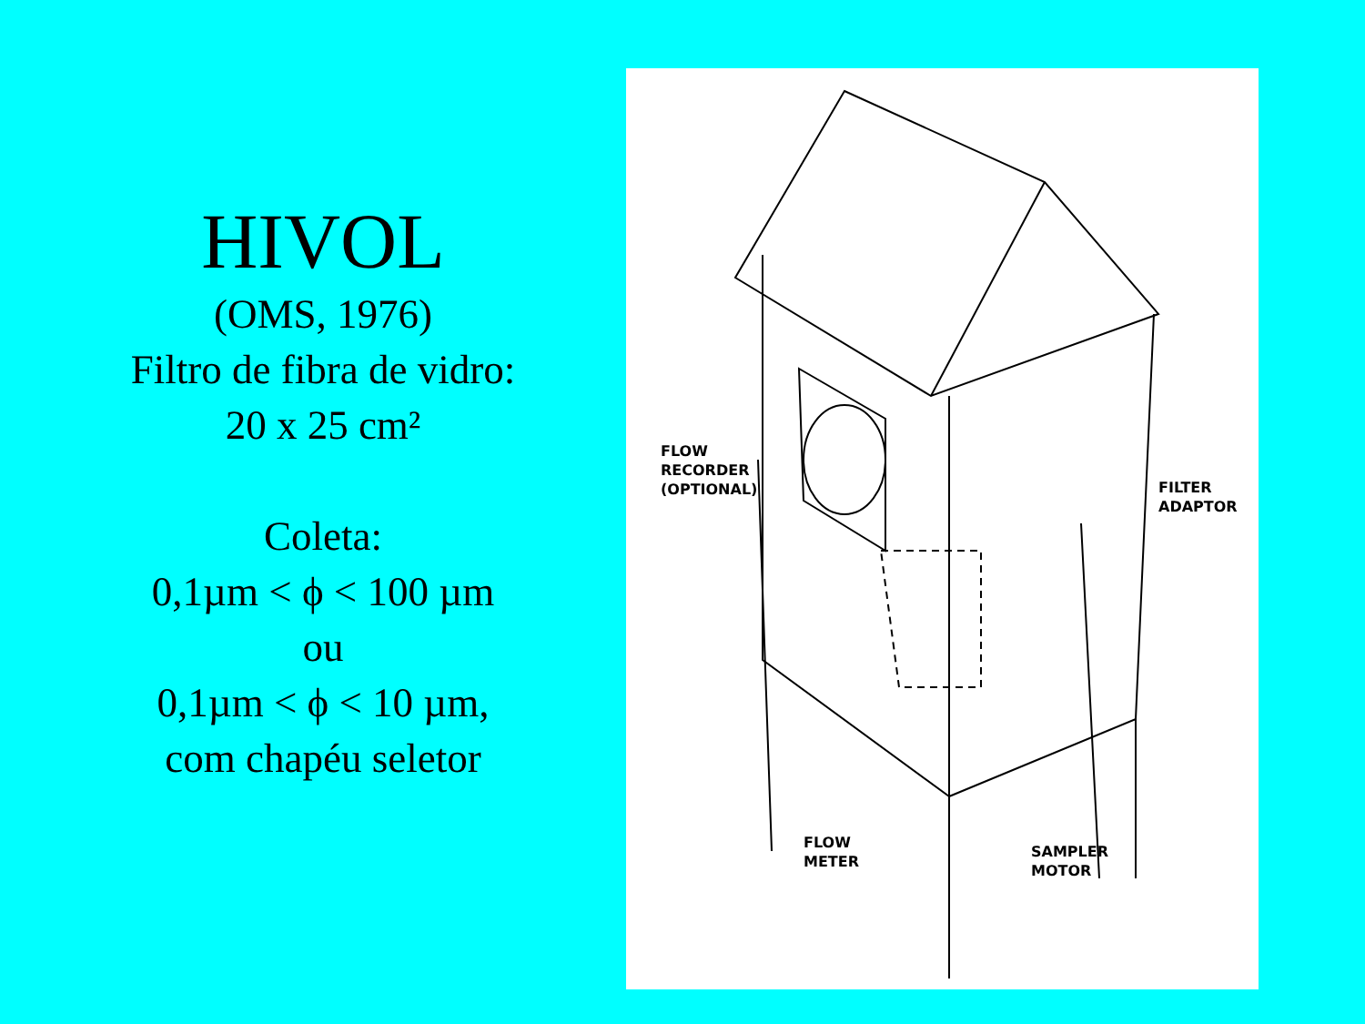HIVOL
(OMS, 1976)
Filtro de fibra de vidro:
20 x 25 cm²
Coleta:
0,1µm < ϕ < 100 µm
ou
0,1µm < ϕ < 10 µm,
com chapéu seletor
FLOW
RECORDER
(OPTIONAL)
FILTER
ADAPTOR
FLOW
METER
SAMPLER
MOTOR